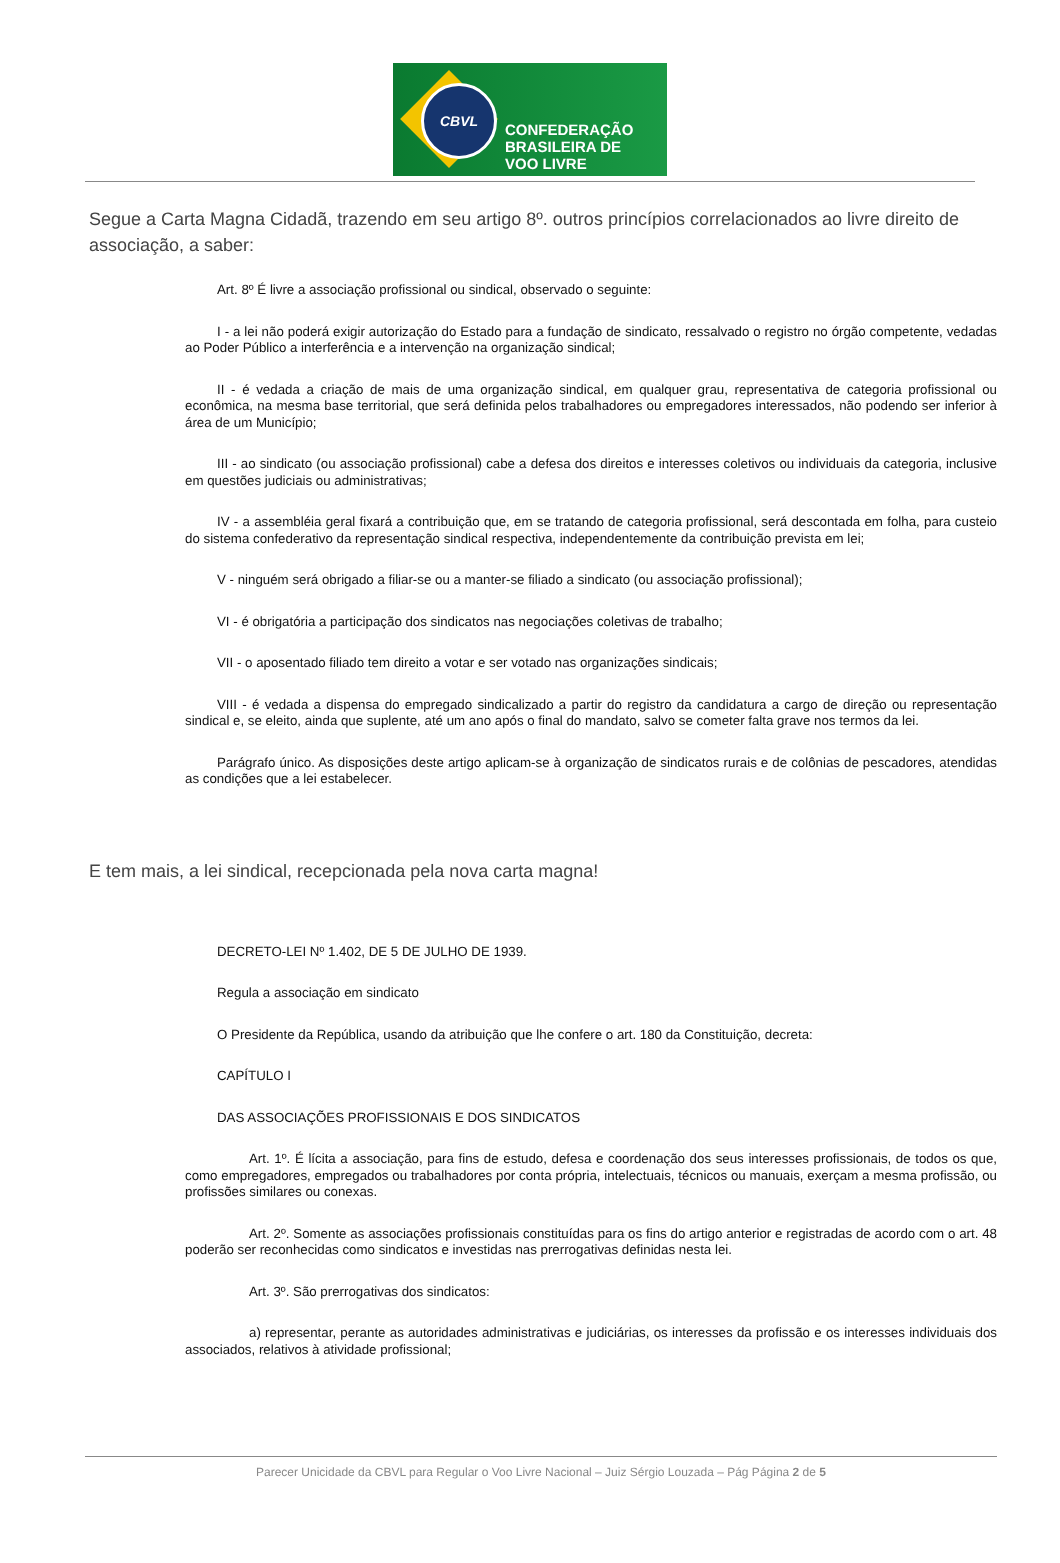CBVL
CONFEDERAÇÃO
BRASILEIRA DE
VOO LIVRE
Segue a Carta Magna Cidadã, trazendo em seu artigo 8º. outros princípios correlacionados ao livre direito de associação, a saber:
Art. 8º É livre a associação profissional ou sindical, observado o seguinte:
I - a lei não poderá exigir autorização do Estado para a fundação de sindicato, ressalvado o registro no órgão competente, vedadas ao Poder Público a interferência e a intervenção na organização sindical;
II - é vedada a criação de mais de uma organização sindical, em qualquer grau, representativa de categoria profissional ou econômica, na mesma base territorial, que será definida pelos trabalhadores ou empregadores interessados, não podendo ser inferior à área de um Município;
III - ao sindicato (ou associação profissional) cabe a defesa dos direitos e interesses coletivos ou individuais da categoria, inclusive em questões judiciais ou administrativas;
IV - a assembléia geral fixará a contribuição que, em se tratando de categoria profissional, será descontada em folha, para custeio do sistema confederativo da representação sindical respectiva, independentemente da contribuição prevista em lei;
V - ninguém será obrigado a filiar-se ou a manter-se filiado a sindicato (ou associação profissional);
VI - é obrigatória a participação dos sindicatos nas negociações coletivas de trabalho;
VII - o aposentado filiado tem direito a votar e ser votado nas organizações sindicais;
VIII - é vedada a dispensa do empregado sindicalizado a partir do registro da candidatura a cargo de direção ou representação sindical e, se eleito, ainda que suplente, até um ano após o final do mandato, salvo se cometer falta grave nos termos da lei.
Parágrafo único. As disposições deste artigo aplicam-se à organização de sindicatos rurais e de colônias de pescadores, atendidas as condições que a lei estabelecer.
E tem mais, a lei sindical, recepcionada pela nova carta magna!
DECRETO-LEI Nº 1.402, DE 5 DE JULHO DE 1939.
Regula a associação em sindicato
O Presidente da República, usando da atribuição que lhe confere o art. 180 da Constituição, decreta:
CAPÍTULO I
DAS ASSOCIAÇÕES PROFISSIONAIS E DOS SINDICATOS
Art. 1º. É lícita a associação, para fins de estudo, defesa e coordenação dos seus interesses profissionais, de todos os que, como empregadores, empregados ou trabalhadores por conta própria, intelectuais, técnicos ou manuais, exerçam a mesma profissão, ou profissões similares ou conexas.
Art. 2º. Somente as associações profissionais constituídas para os fins do artigo anterior e registradas de acordo com o art. 48 poderão ser reconhecidas como sindicatos e investidas nas prerrogativas definidas nesta lei.
Art. 3º. São prerrogativas dos sindicatos:
a) representar, perante as autoridades administrativas e judiciárias, os interesses da profissão e os interesses individuais dos associados, relativos à atividade profissional;
Parecer Unicidade da CBVL para Regular o Voo Livre Nacional – Juiz Sérgio Louzada – Pág Página 2 de 5